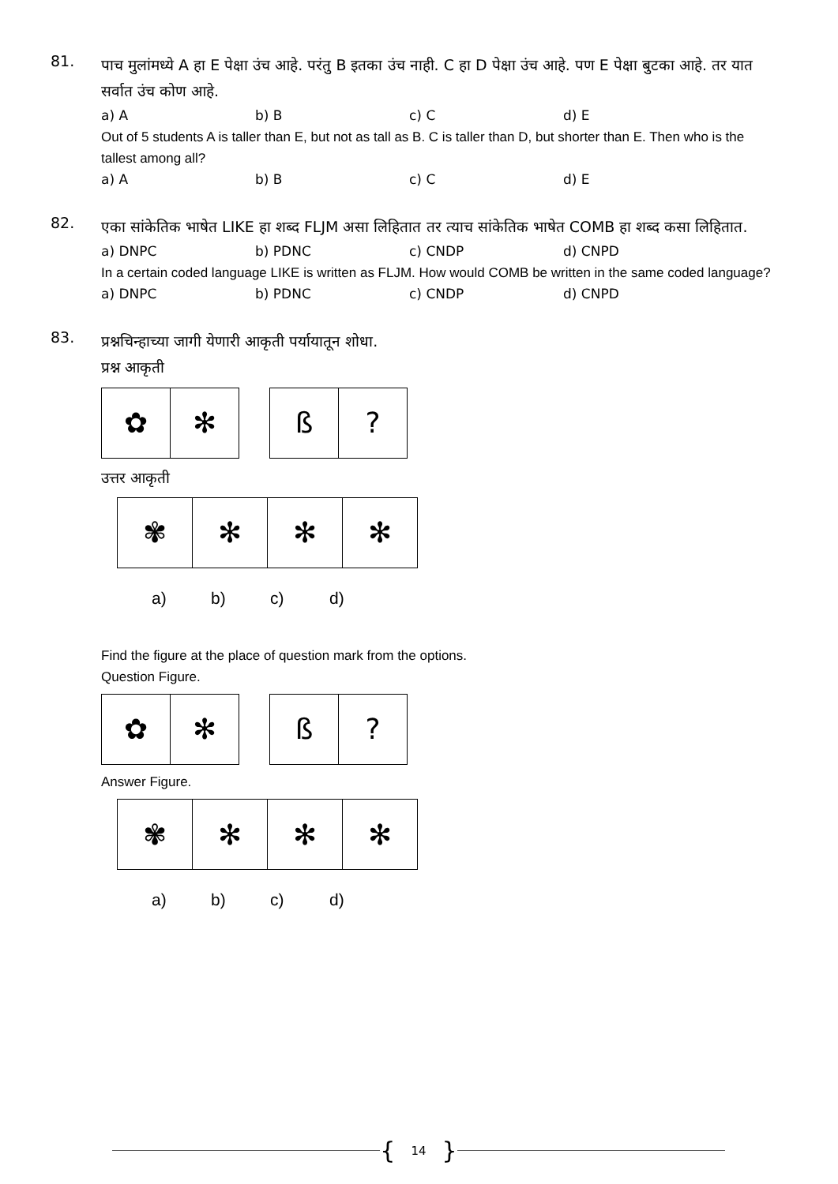81.
पाच मुलांमध्ये A हा E पेक्षा उंच आहे. परंतु B इतका उंच नाही. C हा D पेक्षा उंच आहे. पण E पेक्षा बुटका आहे. तर यात सर्वात उंच कोण आहे.
a) A b) B c) C d) E
Out of 5 students A is taller than E, but not as tall as B. C is taller than D, but shorter than E. Then who is the tallest among all?
a) A b) B c) C d) E
82.
एका सांकेतिक भाषेत LIKE हा शब्द FLJM असा लिहितात तर त्याच सांकेतिक भाषेत COMB हा शब्द कसा लिहितात.
a) DNPC b) PDNC c) CNDP d) CNPD
In a certain coded language LIKE is written as FLJM. How would COMB be written in the same coded language?
a) DNPC b) PDNC c) CNDP d) CNPD
83.
प्रश्नचिन्हाच्या जागी येणारी आकृती पर्यायातून शोधा.
प्रश्न आकृती
✿ ✻ ß ?
उत्तर आकृती
✾ ✻ ✻ ✻
a) b) c) d)
Find the figure at the place of question mark from the options.
Question Figure.
✿ ✻ ß ?
Answer Figure.
✾ ✻ ✻ ✻
a) b) c) d)
{ 14 }